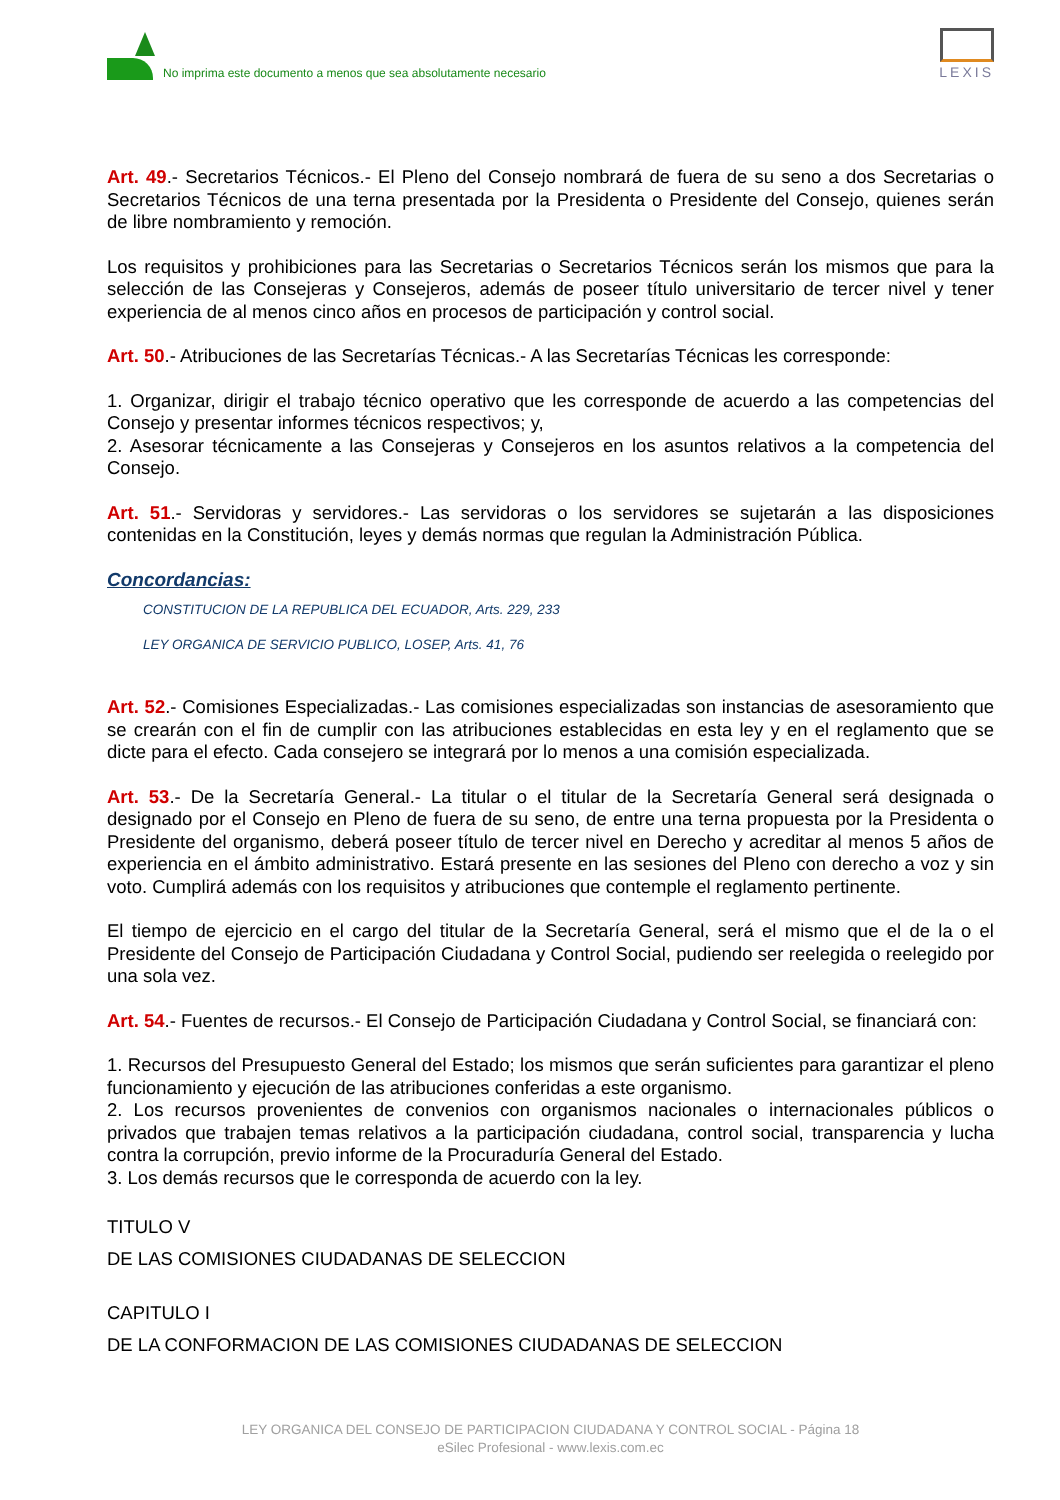No imprima este documento a menos que sea absolutamente necesario
LEXIS
Art. 49.- Secretarios Técnicos.- El Pleno del Consejo nombrará de fuera de su seno a dos Secretarias o Secretarios Técnicos de una terna presentada por la Presidenta o Presidente del Consejo, quienes serán de libre nombramiento y remoción.
Los requisitos y prohibiciones para las Secretarias o Secretarios Técnicos serán los mismos que para la selección de las Consejeras y Consejeros, además de poseer título universitario de tercer nivel y tener experiencia de al menos cinco años en procesos de participación y control social.
Art. 50.- Atribuciones de las Secretarías Técnicas.- A las Secretarías Técnicas les corresponde:
1. Organizar, dirigir el trabajo técnico operativo que les corresponde de acuerdo a las competencias del Consejo y presentar informes técnicos respectivos; y,
2. Asesorar técnicamente a las Consejeras y Consejeros en los asuntos relativos a la competencia del Consejo.
Art. 51.- Servidoras y servidores.- Las servidoras o los servidores se sujetarán a las disposiciones contenidas en la Constitución, leyes y demás normas que regulan la Administración Pública.
Concordancias:
CONSTITUCION DE LA REPUBLICA DEL ECUADOR, Arts. 229, 233
LEY ORGANICA DE SERVICIO PUBLICO, LOSEP, Arts. 41, 76
Art. 52.- Comisiones Especializadas.- Las comisiones especializadas son instancias de asesoramiento que se crearán con el fin de cumplir con las atribuciones establecidas en esta ley y en el reglamento que se dicte para el efecto. Cada consejero se integrará por lo menos a una comisión especializada.
Art. 53.- De la Secretaría General.- La titular o el titular de la Secretaría General será designada o designado por el Consejo en Pleno de fuera de su seno, de entre una terna propuesta por la Presidenta o Presidente del organismo, deberá poseer título de tercer nivel en Derecho y acreditar al menos 5 años de experiencia en el ámbito administrativo. Estará presente en las sesiones del Pleno con derecho a voz y sin voto. Cumplirá además con los requisitos y atribuciones que contemple el reglamento pertinente.
El tiempo de ejercicio en el cargo del titular de la Secretaría General, será el mismo que el de la o el Presidente del Consejo de Participación Ciudadana y Control Social, pudiendo ser reelegida o reelegido por una sola vez.
Art. 54.- Fuentes de recursos.- El Consejo de Participación Ciudadana y Control Social, se financiará con:
1. Recursos del Presupuesto General del Estado; los mismos que serán suficientes para garantizar el pleno funcionamiento y ejecución de las atribuciones conferidas a este organismo.
2. Los recursos provenientes de convenios con organismos nacionales o internacionales públicos o privados que trabajen temas relativos a la participación ciudadana, control social, transparencia y lucha contra la corrupción, previo informe de la Procuraduría General del Estado.
3. Los demás recursos que le corresponda de acuerdo con la ley.
TITULO V
DE LAS COMISIONES CIUDADANAS DE SELECCION
CAPITULO I
DE LA CONFORMACION DE LAS COMISIONES CIUDADANAS DE SELECCION
LEY ORGANICA DEL CONSEJO DE PARTICIPACION CIUDADANA Y CONTROL SOCIAL - Página 18
eSilec Profesional - www.lexis.com.ec